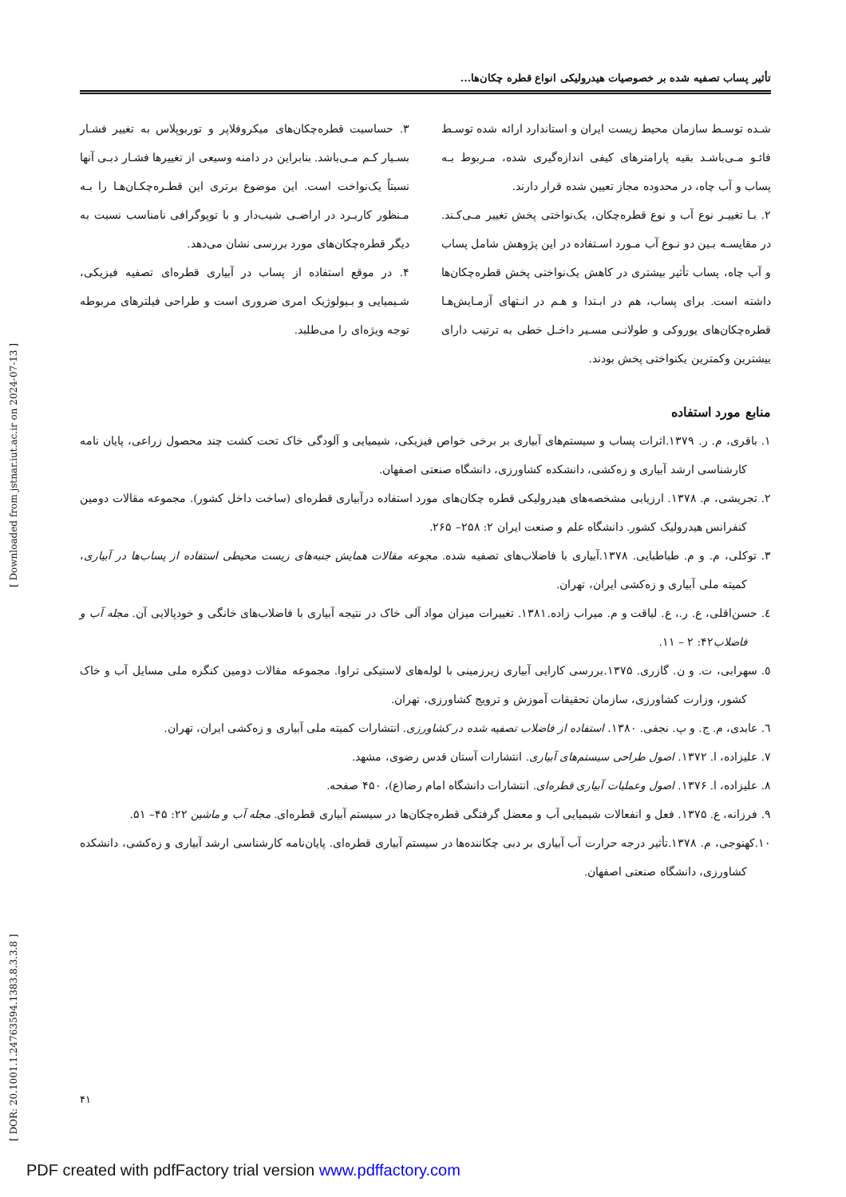تأثیر پساب تصفیه شده بر خصوصیات هیدرولیکی انواع قطره چکان‌ها...
شـده توسـط سازمان محیط زیست ایران و استاندارد ارائه شده توسـط فائـو مـی‌باشـد بقیه پارامترهای کیفی اندازه‌گیری شده، مـربوط بـه پساب و آب چاه، در محدوده مجاز تعیین شده قرار دارند.
۲. بـا تغییـر نوع آب و نوع قطره‌چکان، یک‌نواختی پخش تغییر مـی‌کـند. در مقایسـه بـین دو نـوع آب مـورد اسـتفاده در این پژوهش شامل پساب و آب چاه، پساب تأثیر بیشتری در کاهش یک‌نواختی پخش قطره‌چکان‌ها داشته است. برای پساب، هم در ابـتدا و هـم در انـتهای آزمـایش‌هـا قطره‌چکان‌های یوروکی و طولانـی مسـیر داخـل خطی به ترتیب دارای بیشترین وکمترین یکنواختی پخش بودند.
۳. حساسیت قطره‌چکان‌های میکروفلاپر و توربوپلاس به تغییر فشـار بسـیار کـم مـی‌باشد. بنابراین در دامنه وسیعی از تغییرها فشـار دبـی آنها نسبتاً یک‌نواخت است. این موضوع برتری این قطـره‌چکـان‌هـا را بـه مـنظور کاربـرد در اراضـی شیب‌دار و با توپوگرافی نامناسب نسبت به دیگر قطره‌چکان‌های مورد بررسی نشان می‌دهد.
۴. در موقع استفاده از پساب در آبیاری قطره‌ای تصفیه فیزیکی، شـیمیایی و بـیولوژیک امری ضروری است و طراحی فیلترهای مربوطه توجه ویژه‌ای را می‌طلبد.
منابع مورد استفاده
۱. باقری، م. ر. ۱۳۷۹.اثرات پساب و سیستم‌های آبیاری بر برخی خواص فیزیکی، شیمیایی و آلودگی خاک تحت کشت چند محصول زراعی، پایان نامه کارشناسی ارشد آبیاری و زه‌کشی، دانشکده کشاورزی، دانشگاه صنعتی اصفهان.
۲. تجریشی، م. ۱۳۷۸. ارزیابی مشخصه‌های هیدرولیکی قطره چکان‌های مورد استفاده درآبیاری قطره‌ای (ساخت داخل کشور). مجموعه مقالات دومین کنفرانس هیدرولیک کشور. دانشگاه علم و صنعت ایران ۲: ۲۵۸– ۲۶۵.
۳. توکلی، م. و م. طباطبایی. ۱۳۷۸.آبیاری با فاضلاب‌های تصفیه شده. مجوعه مقالات همایش جنبه‌های زیست محیطی استفاده از پساب‌ها در آبیاری، کمیته ملی آبیاری و زه‌کشی ایران، تهران.
٤. حسن‌اقلی، ع. ر.، ع. لیاقت و م. میراب زاده.۱۳۸۱. تغییرات میزان مواد آلی خاک در نتیجه آبیاری با فاضلاب‌های خانگی و خودپالایی آن. مجله آب و فاضلاب۴۲: ۲ – ۱۱.
٥. سهرابی، ت. و ن. گازری. ۱۳۷۵.بررسی کارایی آبیاری زیرزمینی با لوله‌های لاستیکی تراوا. مجموعه مقالات دومین کنگره ملی مسایل آب و خاک کشور، وزارت کشاورزی، سازمان تحقیقات آموزش و ترویج کشاورزی، تهران.
٦. عابدی، م. ج. و پ. نجفی. ۱۳۸۰. استفاده از فاضلاب تصفیه شده در کشاورزی. انتشارات کمیته ملی آبیاری و زه‌کشی ایران، تهران.
۷. علیزاده، ا. ۱۳۷۲. اصول طراحی سیستم‌های آبیاری. انتشارات آستان قدس رضوی، مشهد.
۸. علیزاده، ا. ۱۳۷۶. اصول وعملیات آبیاری قطره‌ای. انتشارات دانشگاه امام رضا(ع)، ۴۵۰ صفحه.
۹. فرزانه، ع. ۱۳۷۵. فعل و انفعالات شیمیایی آب و معضل گرفتگی قطره‌چکان‌ها در سیستم آبیاری قطره‌ای. مجله آب و ماشین ۲۲: ۴۵– ۵۱.
۱۰.کهنوجی، م. ۱۳۷۸.تأثیر درجه حرارت آب آبیاری بر دبی چکاننده‌ها در سیستم آبیاری قطره‌ای. پایان‌نامه کارشناسی ارشد آبیاری و زه‌کشی، دانشکده کشاورزی، دانشگاه صنعتی اصفهان.
[ DOR: 20.1001.1.24763594.1383.8.3.3.8 ] [ Downloaded from jstnar.iut.ac.ir on 2024-07-13 ]
۴۱
PDF created with pdfFactory trial version www.pdffactory.com